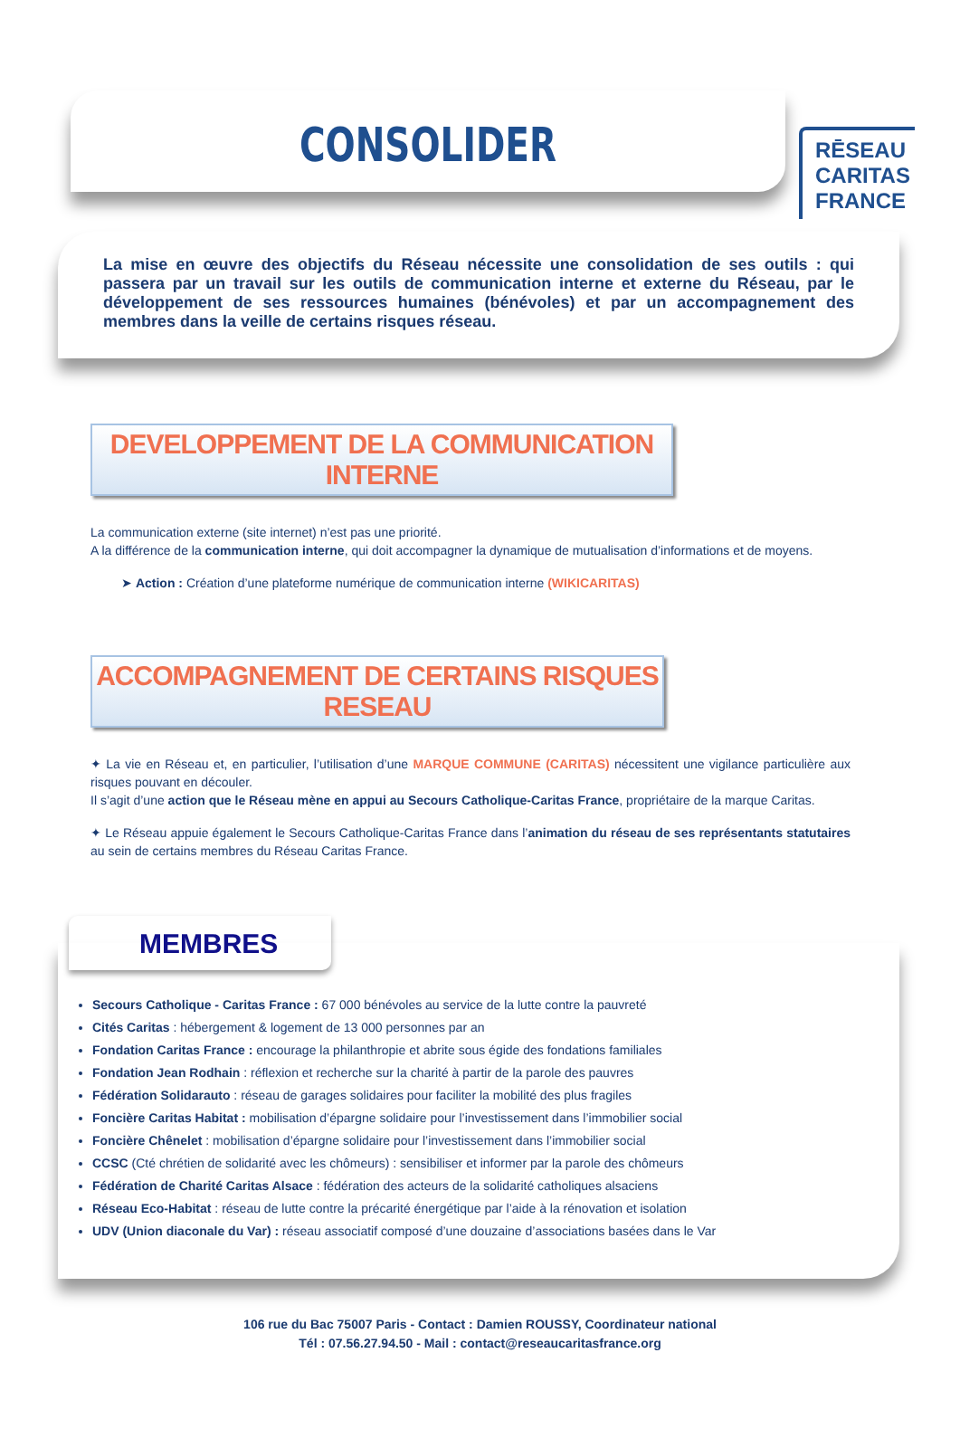RĒSEAU
CARITAS
FRANCE
CONSOLIDER
La mise en œuvre des objectifs du Réseau nécessite une consolidation de ses outils : qui passera par un travail sur les outils de communication interne et externe du Réseau, par le développement de ses ressources humaines (bénévoles) et par un accompagnement des membres dans la veille de certains risques réseau.
DEVELOPPEMENT DE LA COMMUNICATION INTERNE
La communication externe (site internet) n’est pas une priorité.
A la différence de la communication interne, qui doit accompagner la dynamique de mutualisation d’informations et de moyens.
➤ Action : Création d’une plateforme numérique de communication interne (WIKICARITAS)
ACCOMPAGNEMENT DE CERTAINS RISQUES RESEAU
✦ La vie en Réseau et, en particulier, l’utilisation d’une MARQUE COMMUNE (CARITAS) nécessitent une vigilance particulière aux risques pouvant en découler.
Il s’agit d’une action que le Réseau mène en appui au Secours Catholique-Caritas France, propriétaire de la marque Caritas.
✦ Le Réseau appuie également le Secours Catholique-Caritas France dans l’animation du réseau de ses représentants statutaires au sein de certains membres du Réseau Caritas France.
MEMBRES
Secours Catholique - Caritas France : 67 000 bénévoles au service de la lutte contre la pauvreté
Cités Caritas : hébergement & logement de 13 000 personnes par an
Fondation Caritas France : encourage la philanthropie et abrite sous égide des fondations familiales
Fondation Jean Rodhain : réflexion et recherche sur la charité à partir de la parole des pauvres
Fédération Solidarauto : réseau de garages solidaires pour faciliter la mobilité des plus fragiles
Foncière Caritas Habitat : mobilisation d’épargne solidaire pour l’investissement dans l’immobilier social
Foncière Chênelet : mobilisation d’épargne solidaire pour l’investissement dans l’immobilier social
CCSC (Cté chrétien de solidarité avec les chômeurs) : sensibiliser et informer par la parole des chômeurs
Fédération de Charité Caritas Alsace : fédération des acteurs de la solidarité catholiques alsaciens
Réseau Eco-Habitat : réseau de lutte contre la précarité énergétique par l’aide à la rénovation et isolation
UDV (Union diaconale du Var) : réseau associatif composé d’une douzaine d’associations basées dans le Var
106 rue du Bac 75007 Paris - Contact : Damien ROUSSY, Coordinateur national
Tél : 07.56.27.94.50 - Mail : contact@reseaucaritasfrance.org